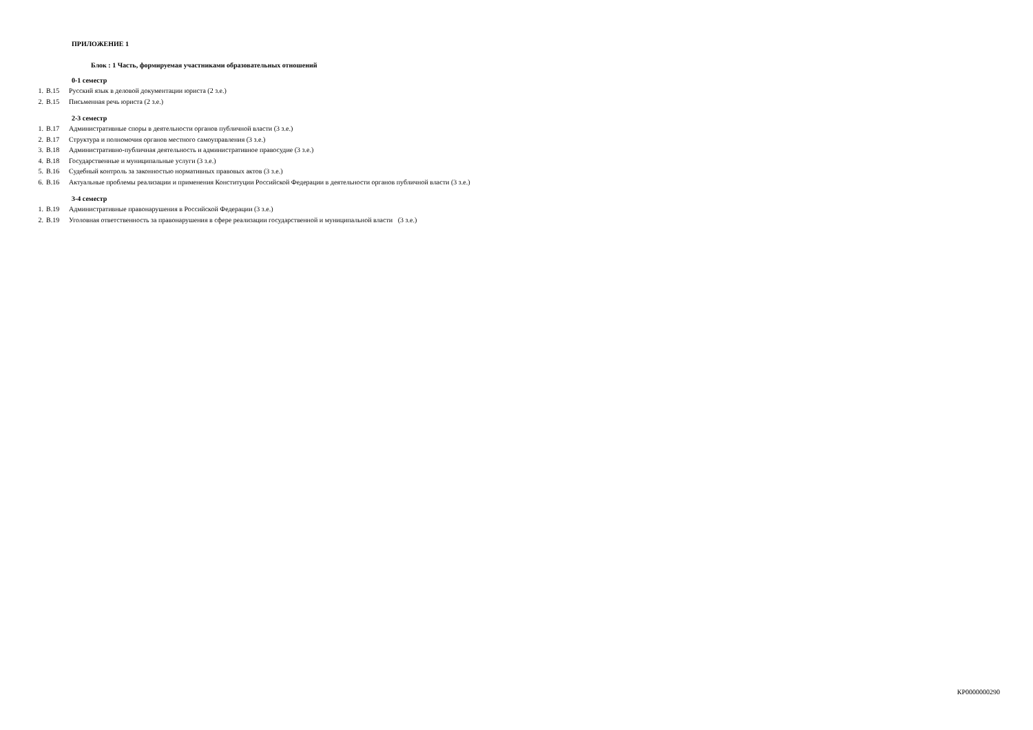ПРИЛОЖЕНИЕ 1
Блок : 1 Часть, формируемая участниками образовательных отношений
0-1 семестр
1. В.15 Русский язык в деловой документации юриста (2 з.е.)
2. В.15 Письменная речь юриста (2 з.е.)
2-3 семестр
1. В.17 Административные споры в деятельности органов публичной власти (3 з.е.)
2. В.17 Структура и полномочия органов местного самоуправления (3 з.е.)
3. В.18 Административно-публичная деятельность и административное правосудие (3 з.е.)
4. В.18 Государственные и муниципальные услуги (3 з.е.)
5. В.16 Судебный контроль за законностью нормативных правовых актов (3 з.е.)
6. В.16 Актуальные проблемы реализации и применения Конституции Российской Федерации в деятельности органов публичной власти (3 з.е.)
3-4 семестр
1. В.19 Административные правонарушения в Российской Федерации (3 з.е.)
2. В.19 Уголовная ответственность за правонарушения в сфере реализации государственной и муниципальной власти (3 з.е.)
КР0000000290